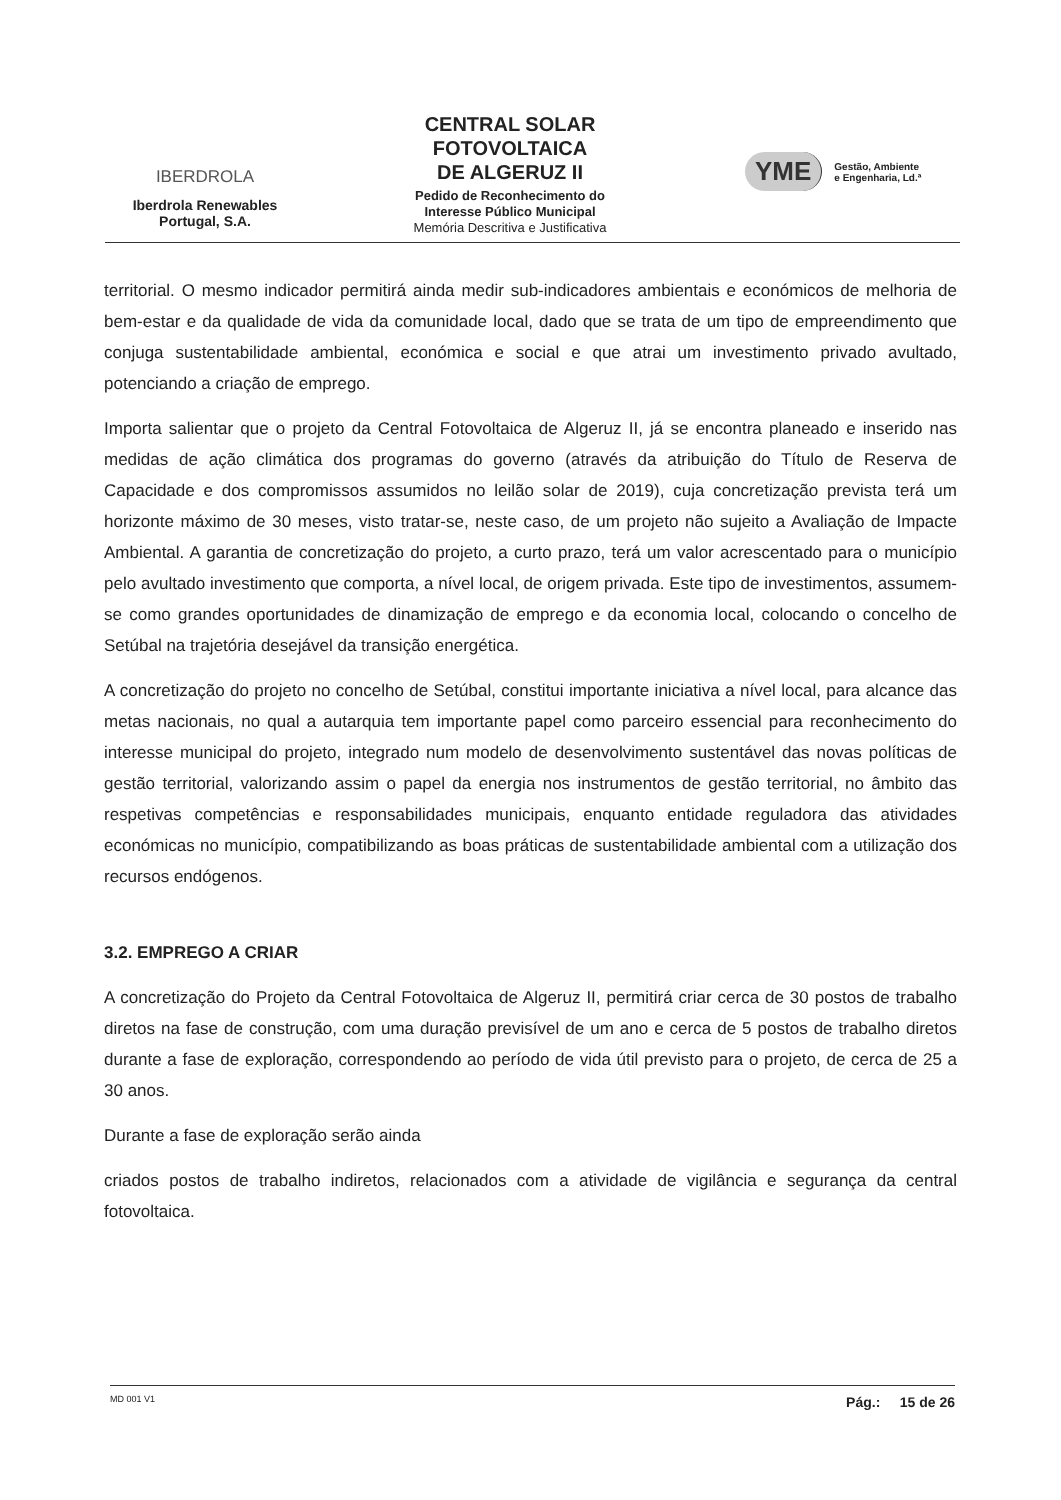IBERDROLA
Iberdrola Renewables
Portugal, S.A.
CENTRAL SOLAR
FOTOVOLTAICA
DE ALGERUZ II
Pedido de Reconhecimento do
Interesse Público Municipal
Memória Descritiva e Justificativa
YME Gestão, Ambiente
e Engenharia, Ld.ª
territorial. O mesmo indicador permitirá ainda medir sub-indicadores ambientais e económicos de melhoria de bem-estar e da qualidade de vida da comunidade local, dado que se trata de um tipo de empreendimento que conjuga sustentabilidade ambiental, económica e social e que atrai um investimento privado avultado, potenciando a criação de emprego.
Importa salientar que o projeto da Central Fotovoltaica de Algeruz II, já se encontra planeado e inserido nas medidas de ação climática dos programas do governo (através da atribuição do Título de Reserva de Capacidade e dos compromissos assumidos no leilão solar de 2019), cuja concretização prevista terá um horizonte máximo de 30 meses, visto tratar-se, neste caso, de um projeto não sujeito a Avaliação de Impacte Ambiental. A garantia de concretização do projeto, a curto prazo, terá um valor acrescentado para o município pelo avultado investimento que comporta, a nível local, de origem privada. Este tipo de investimentos, assumem-se como grandes oportunidades de dinamização de emprego e da economia local, colocando o concelho de Setúbal na trajetória desejável da transição energética.
A concretização do projeto no concelho de Setúbal, constitui importante iniciativa a nível local, para alcance das metas nacionais, no qual a autarquia tem importante papel como parceiro essencial para reconhecimento do interesse municipal do projeto, integrado num modelo de desenvolvimento sustentável das novas políticas de gestão territorial, valorizando assim o papel da energia nos instrumentos de gestão territorial, no âmbito das respetivas competências e responsabilidades municipais, enquanto entidade reguladora das atividades económicas no município, compatibilizando as boas práticas de sustentabilidade ambiental com a utilização dos recursos endógenos.
3.2. EMPREGO A CRIAR
A concretização do Projeto da Central Fotovoltaica de Algeruz II, permitirá criar cerca de 30 postos de trabalho diretos na fase de construção, com uma duração previsível de um ano e cerca de 5 postos de trabalho diretos durante a fase de exploração, correspondendo ao período de vida útil previsto para o projeto, de cerca de 25 a 30 anos.
Durante a fase de exploração serão ainda
criados postos de trabalho indiretos, relacionados com a atividade de vigilância e segurança da central fotovoltaica.
MD 001 V1 Pág.: 15 de 26